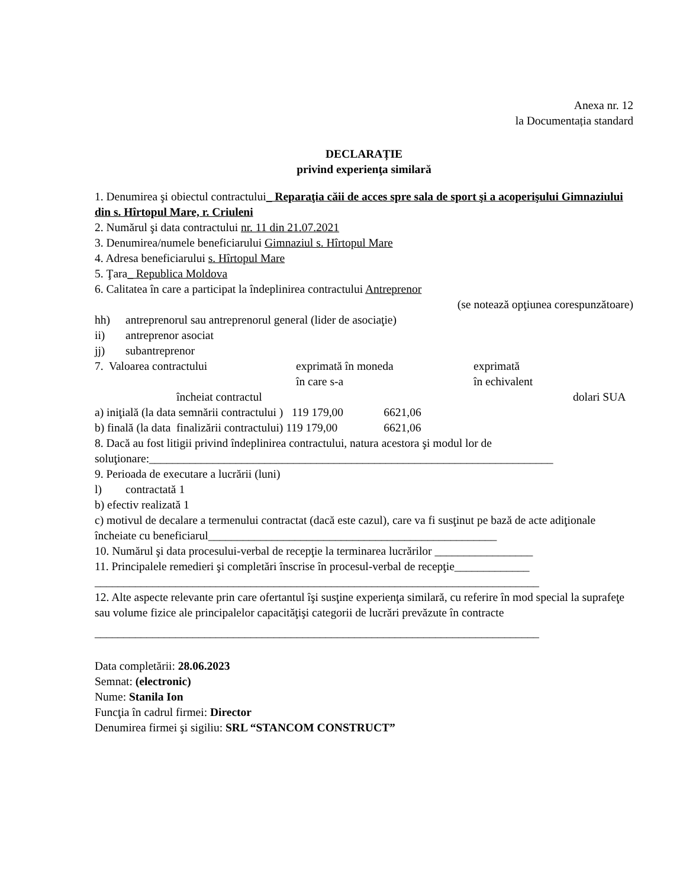Anexa nr. 12
la Documentația standard
DECLARAȚIE
privind experienţa similară
1. Denumirea şi obiectul contractului_ Reparaţia căii de acces spre sala de sport şi a acoperişului Gimnaziului din s. Hîrtopul Mare, r. Criuleni
2. Numărul şi data contractului nr. 11 din 21.07.2021
3. Denumirea/numele beneficiarului Gimnaziul s. Hîrtopul Mare
4. Adresa beneficiarului s. Hîrtopul Mare
5. Ţara_ Republica Moldova
6. Calitatea în care a participat la îndeplinirea contractului Antreprenor
(se notează opţiunea corespunzătoare)
hh) antreprenorul sau antreprenorul general (lider de asociaţie)
ii) antreprenor asociat
jj) subantreprenor
7. Valoarea contractului exprimată în moneda
în care s-a exprimată
în echivalent
încheiat contractul dolari SUA
a) iniţială (la data semnării contractului ) 119 179,00 6621,06
b) finală (la data finalizării contractului) 119 179,00 6621,06
8. Dacă au fost litigii privind îndeplinirea contractului, natura acestora şi modul lor de soluţionare:______________________________________________________________________
9. Perioada de executare a lucrării (luni)
l) contractată 1
b) efectiv realizată 1
c) motivul de decalare a termenului contractat (dacă este cazul), care va fi susţinut pe bază de acte adiţionale încheiate cu beneficiarul__________________________________________________
10. Numărul şi data procesului-verbal de recepţie la terminarea lucrărilor _________________
11. Principalele remedieri şi completări înscrise în procesul-verbal de recepţie_____________
_____________________________________________________________________________
12. Alte aspecte relevante prin care ofertantul îşi susţine experienţa similară, cu referire în mod special la suprafeţe sau volume fizice ale principalelor capacităţişi categorii de lucrări prevăzute în contracte
_____________________________________________________________________________
Data completării: 28.06.2023
Semnat: (electronic)
Nume: Stanila Ion
Funcţia în cadrul firmei: Director
Denumirea firmei şi sigiliu: SRL “STANCOM CONSTRUCT”